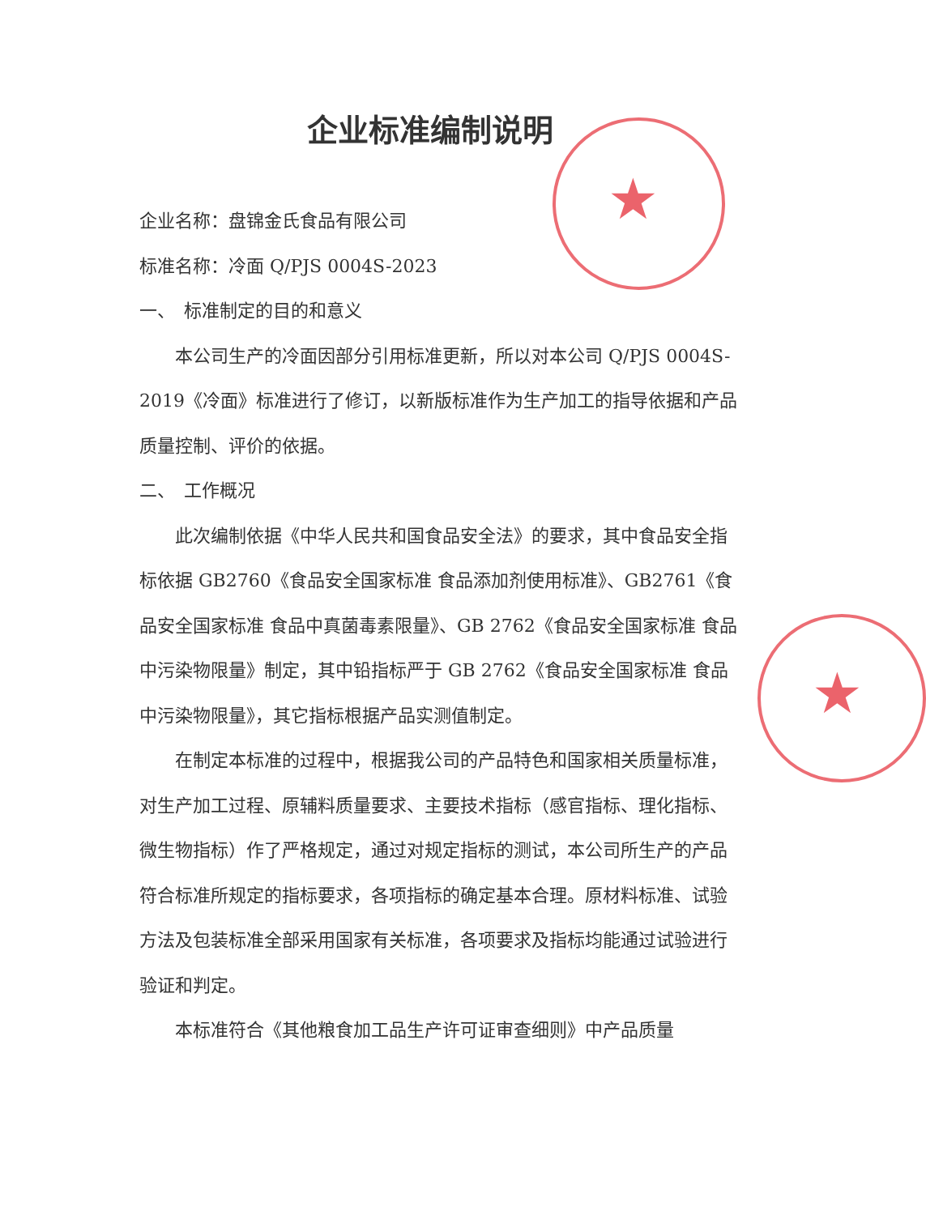★
★
企业标准编制说明
企业名称：盘锦金氏食品有限公司
标准名称：冷面 Q/PJS 0004S-2023
一、　标准制定的目的和意义
本公司生产的冷面因部分引用标准更新，所以对本公司 Q/PJS 0004S-2019《冷面》标准进行了修订，以新版标准作为生产加工的指导依据和产品质量控制、评价的依据。
二、　工作概况
此次编制依据《中华人民共和国食品安全法》的要求，其中食品安全指标依据 GB2760《食品安全国家标准 食品添加剂使用标准》、GB2761《食品安全国家标准 食品中真菌毒素限量》、GB 2762《食品安全国家标准 食品中污染物限量》制定，其中铅指标严于 GB 2762《食品安全国家标准 食品中污染物限量》，其它指标根据产品实测值制定。
在制定本标准的过程中，根据我公司的产品特色和国家相关质量标准，对生产加工过程、原辅料质量要求、主要技术指标（感官指标、理化指标、微生物指标）作了严格规定，通过对规定指标的测试，本公司所生产的产品符合标准所规定的指标要求，各项指标的确定基本合理。原材料标准、试验方法及包装标准全部采用国家有关标准，各项要求及指标均能通过试验进行验证和判定。
本标准符合《其他粮食加工品生产许可证审查细则》中产品质量